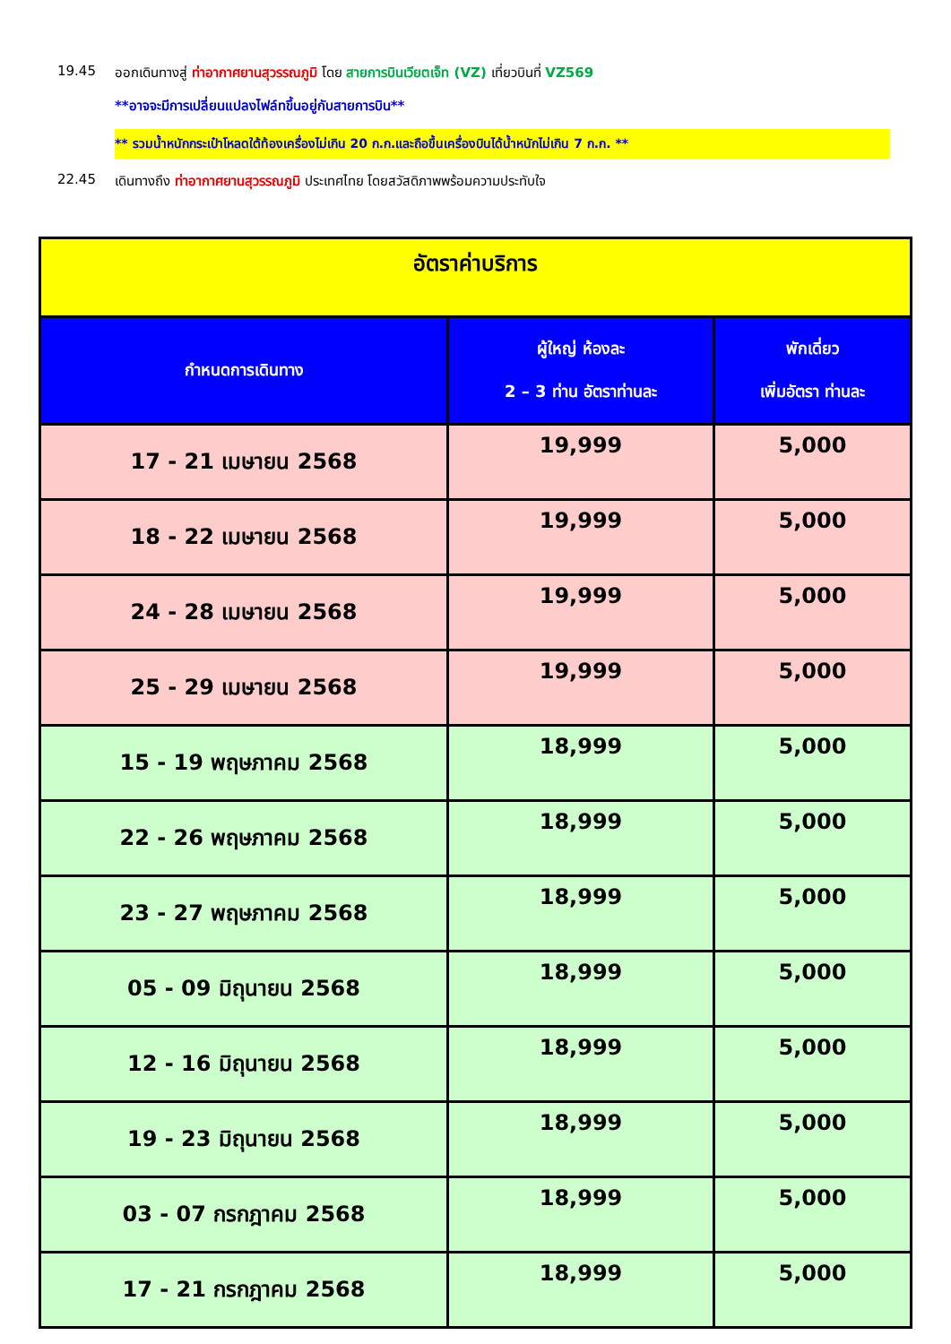19.45 ออกเดินทางสู่ ท่าอากาศยานสุวรรณภูมิ โดย สายการบินเวียตเจ็ท (VZ) เที่ยวบินที่ VZ569
**อาจจะมีการเปลี่ยนแปลงไฟล์ทขึ้นอยู่กับสายการบิน**
** รวมน้ำหนักกระเป๋าโหลดใต้ท้องเครื่องไม่เกิน 20 ก.ก.และถือขึ้นเครื่องบินได้น้ำหนักไม่เกิน 7 ก.ก. **
22.45 เดินทางถึง ท่าอากาศยานสุวรรณภูมิ ประเทศไทย โดยสวัสดิภาพพร้อมความประทับใจ
| อัตราค่าบริการ | | |
| กำหนดการเดินทาง | ผู้ใหญ่ ห้องละ 2 – 3 ท่าน อัตราท่านละ | พักเดี่ยว เพิ่มอัตรา ท่านละ |
| 17 - 21 เมษายน 2568 | 19,999 | 5,000 |
| 18 - 22 เมษายน 2568 | 19,999 | 5,000 |
| 24 - 28 เมษายน 2568 | 19,999 | 5,000 |
| 25 - 29 เมษายน 2568 | 19,999 | 5,000 |
| 15 - 19 พฤษภาคม 2568 | 18,999 | 5,000 |
| 22 - 26 พฤษภาคม 2568 | 18,999 | 5,000 |
| 23 - 27 พฤษภาคม 2568 | 18,999 | 5,000 |
| 05 - 09 มิถุนายน 2568 | 18,999 | 5,000 |
| 12 - 16 มิถุนายน 2568 | 18,999 | 5,000 |
| 19 - 23 มิถุนายน 2568 | 18,999 | 5,000 |
| 03 - 07 กรกฎาคม 2568 | 18,999 | 5,000 |
| 17 - 21 กรกฎาคม 2568 | 18,999 | 5,000 |